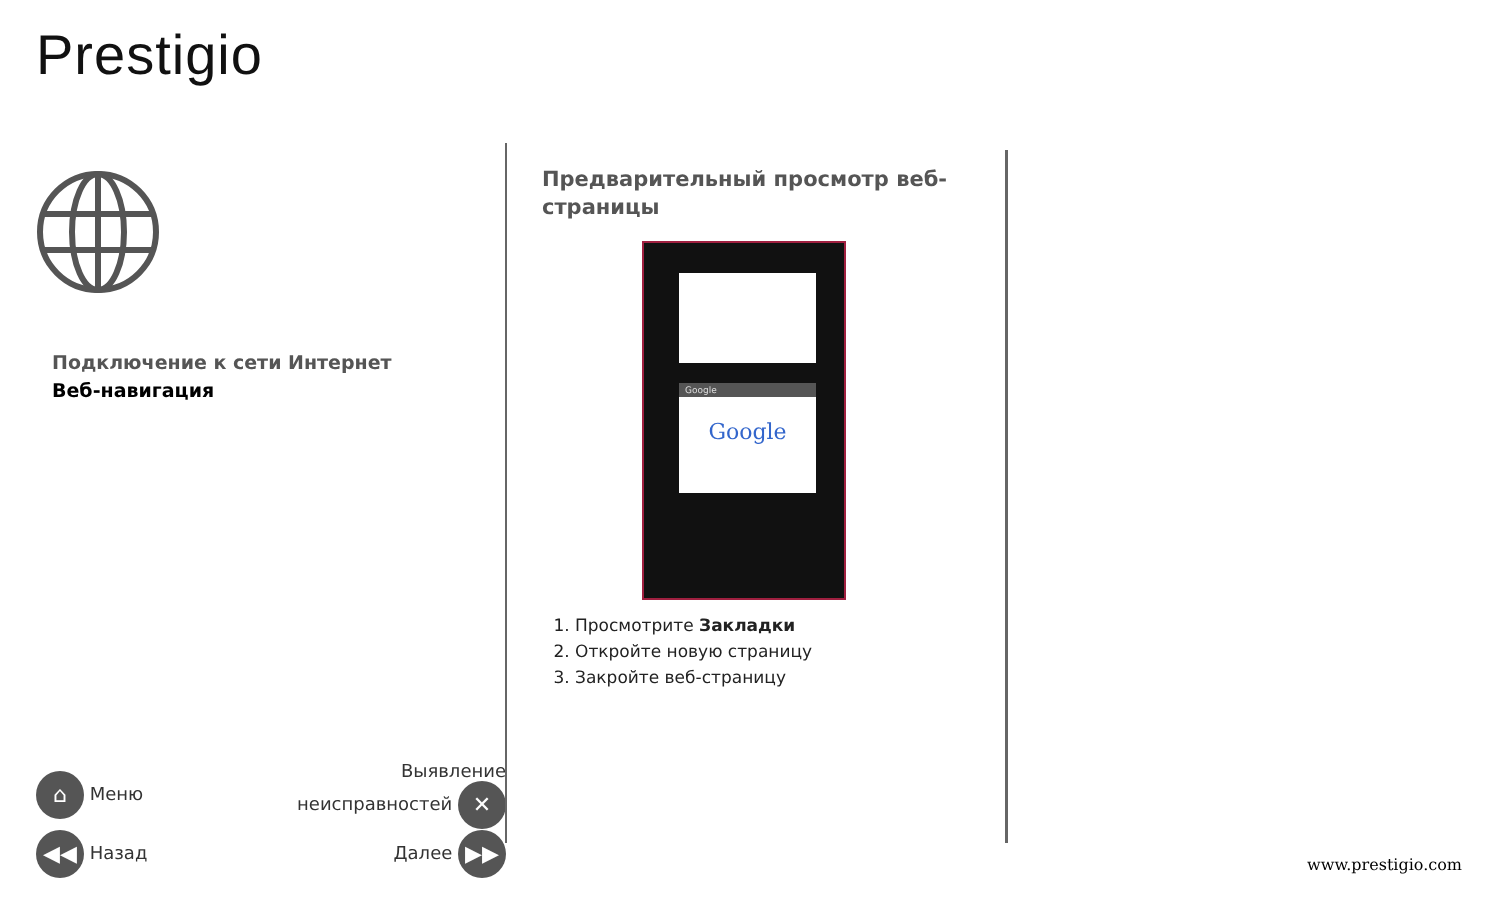Prestigio
Подключение к сети Интернет
Веб-навигация
⌂ Меню Выявление
неисправностей ✕
◀◀ Назад Далее ▶▶
Предварительный просмотр веб-страницы
Google
Google
1. Просмотрите Закладки
2. Откройте новую страницу
3. Закройте веб-страницу
www.prestigio.com